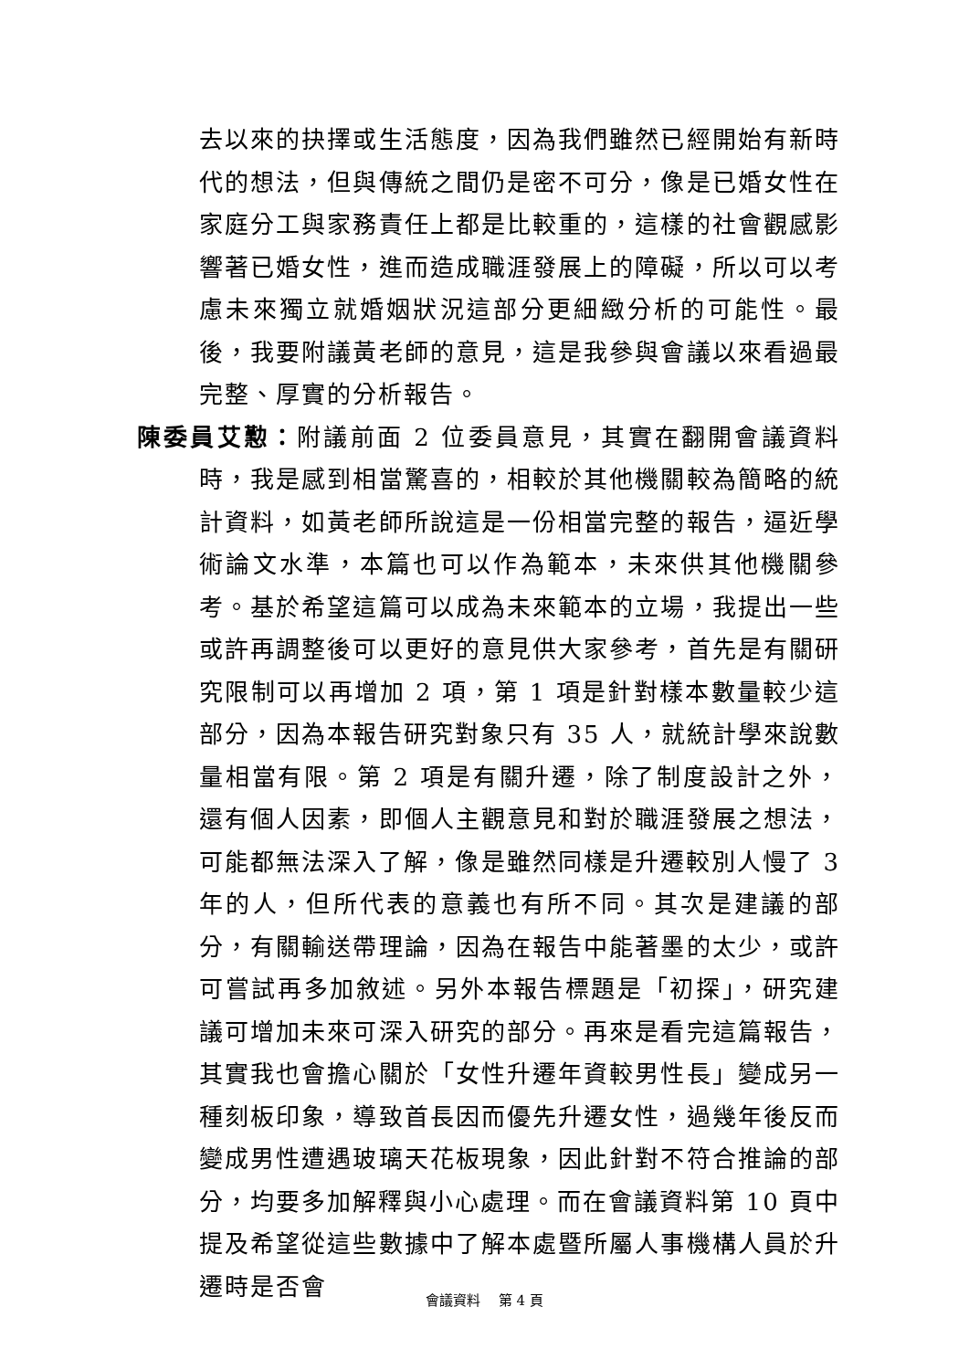去以來的抉擇或生活態度，因為我們雖然已經開始有新時代的想法，但與傳統之間仍是密不可分，像是已婚女性在家庭分工與家務責任上都是比較重的，這樣的社會觀感影響著已婚女性，進而造成職涯發展上的障礙，所以可以考慮未來獨立就婚姻狀況這部分更細緻分析的可能性。最後，我要附議黃老師的意見，這是我參與會議以來看過最完整、厚實的分析報告。
陳委員艾懃：附議前面 2 位委員意見，其實在翻開會議資料時，我是感到相當驚喜的，相較於其他機關較為簡略的統計資料，如黃老師所說這是一份相當完整的報告，逼近學術論文水準，本篇也可以作為範本，未來供其他機關參考。基於希望這篇可以成為未來範本的立場，我提出一些或許再調整後可以更好的意見供大家參考，首先是有關研究限制可以再增加 2 項，第 1 項是針對樣本數量較少這部分，因為本報告研究對象只有 35 人，就統計學來說數量相當有限。第 2 項是有關升遷，除了制度設計之外，還有個人因素，即個人主觀意見和對於職涯發展之想法，可能都無法深入了解，像是雖然同樣是升遷較別人慢了 3 年的人，但所代表的意義也有所不同。其次是建議的部分，有關輸送帶理論，因為在報告中能著墨的太少，或許可嘗試再多加敘述。另外本報告標題是「初探」，研究建議可增加未來可深入研究的部分。再來是看完這篇報告，其實我也會擔心關於「女性升遷年資較男性長」變成另一種刻板印象，導致首長因而優先升遷女性，過幾年後反而變成男性遭遇玻璃天花板現象，因此針對不符合推論的部分，均要多加解釋與小心處理。而在會議資料第 10 頁中提及希望從這些數據中了解本處暨所屬人事機構人員於升遷時是否會
會議資料　 第 4 頁